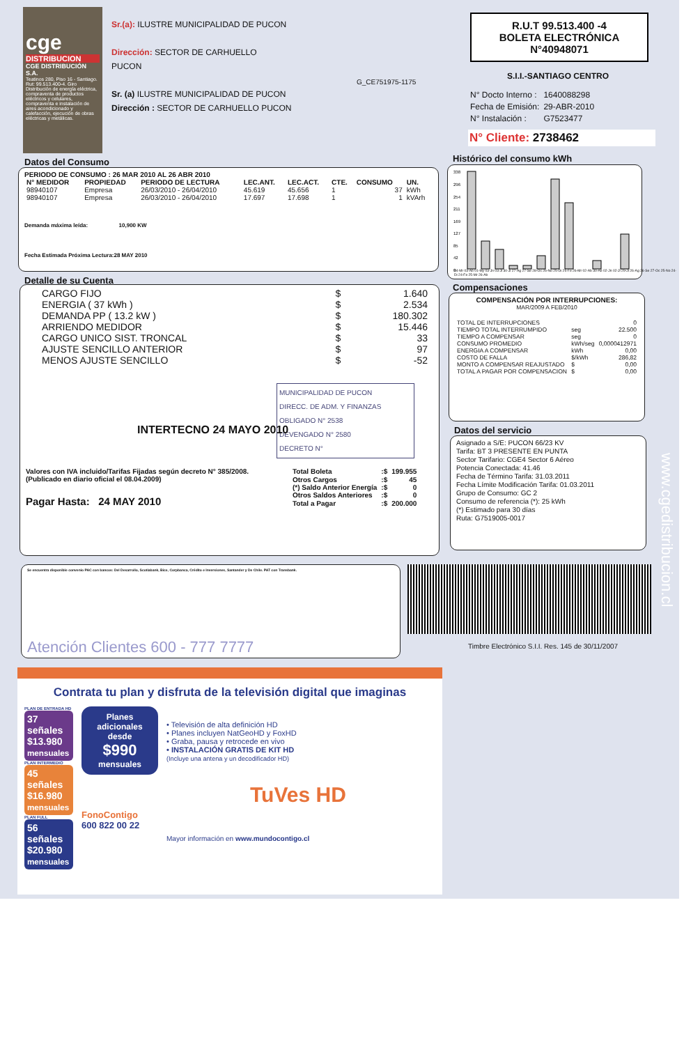cge
DISTRIBUCION
CGE DISTRIBUCIÓN S.A.
Teatinos 280, Piso 16 - Santiago. Rut: 99.513.400-4. Giro Distribución de energía eléctrica, compraventa de productos eléctricos y celulares, compraventa e instalación de aires acondicionado y calefacción, ejecución de obras eléctricas y metálicas.
Sr.(a): ILUSTRE MUNICIPALIDAD DE PUCON
Dirección: SECTOR DE CARHUELLO
PUCON
Sr. (a) ILUSTRE MUNICIPALIDAD DE PUCON
Dirección : SECTOR DE CARHUELLO PUCON
G_CE751975-1175
R.U.T 99.513.400 -4
BOLETA ELECTRÓNICA
N°40948071
S.I.I.-SANTIAGO CENTRO
| N° Docto Interno : | 1640088298 |
| Fecha de Emisión: | 29-ABR-2010 |
| N° Instalación : | G7523477 |
N° Cliente: 2738462
Datos del Consumo
PERIODO DE CONSUMO : 26 MAR 2010 AL 26 ABR 2010
| N° MEDIDOR | PROPIEDAD | PERIODO DE LECTURA | LEC.ANT. | LEC.ACT. | CTE. | CONSUMO | UN. |
| --- | --- | --- | --- | --- | --- | --- | --- |
| 98940107 | Empresa | 26/03/2010 - 26/04/2010 | 45.619 | 45.656 | 1 | 37 | kWh |
| 98940107 | Empresa | 26/03/2010 - 26/04/2010 | 17.697 | 17.698 | 1 | 1 | kVArh |
Demanda máxima leída: 10,900 KW
Fecha Estimada Próxima Lectura:28 MAY 2010
Histórico del consumo kWh
338
296
254
211
169
127
85
42
0
04-Mr 03-Ab 01-My 03-Jn 03-Jl 30-Jl 27-Ag 27-Se 28-Oc 26-No 25-Di 25-Fe 26-Mr 02-Ab 30-Ab 02-Jn 02-Jl 29-Jl 26-Ag 26-Se 27-Oc 25-No 24-Di 24-Fe 25-Mr 26-Ab
Detalle de su Cuenta
| CARGO FIJO | $ | 1.640 |
| ENERGIA ( 37 kWh ) | $ | 2.534 |
| DEMANDA PP ( 13.2 kW ) | $ | 180.302 |
| ARRIENDO MEDIDOR | $ | 15.446 |
| CARGO UNICO SIST. TRONCAL | $ | 33 |
| AJUSTE SENCILLO ANTERIOR | $ | 97 |
| MENOS AJUSTE SENCILLO | $ | -52 |
MUNICIPALIDAD DE PUCON
DIRECC. DE ADM. Y FINANZAS
OBLIGADO N° 2538
DEVENGADO N° 2580
DECRETO N°
INTERTECNO 24 MAYO 2010
Valores con IVA incluido/Tarifas Fijadas según decreto N° 385/2008. (Publicado en diario oficial el 08.04.2009)
Pagar Hasta: 24 MAY 2010
| Total Boleta | :$ | 199.955 |
| Otros Cargos | :$ | 45 |
| (*) Saldo Anterior Energía | :$ | 0 |
| Otros Saldos Anteriores | :$ | 0 |
| Total a Pagar | :$ | 200.000 |
Compensaciones
COMPENSACIÓN POR INTERRUPCIONES:
MAR/2009 A FEB/2010
| TOTAL DE INTERRUPCIONES | | 0 |
| TIEMPO TOTAL INTERRUMPIDO | seg | 22.500 |
| TIEMPO A COMPENSAR | seg | 0 |
| CONSUMO PROMEDIO | kWh/seg | 0,0000412971 |
| ENERGIA A COMPENSAR | kWh | 0,00 |
| COSTO DE FALLA | $/kWh | 286,82 |
| MONTO A COMPENSAR REAJUSTADO | $ | 0,00 |
| TOTAL A PAGAR POR COMPENSACION | $ | 0,00 |
Datos del servicio
Asignado a S/E: PUCON 66/23 KV
Tarifa: BT 3 PRESENTE EN PUNTA
Sector Tarifario: CGE4 Sector 6 Aéreo
Potencia Conectada: 41.46
Fecha de Término Tarifa: 31.03.2011
Fecha Límite Modificación Tarifa: 01.03.2011
Grupo de Consumo: GC 2
Consumo de referencia (*): 25 kWh
(*) Estimado para 30 días
Ruta: G7519005-0017
Se encuentra disponible convenio PAC con bancos: Del Desarrollo, Scotiabank, Bice, Corpbanca, Crédito e Inversiones, Santander y De Chile. PAT con Transbank.
Atención Clientes 600 - 777 7777
Timbre Electrónico S.I.I. Res. 145 de 30/11/2007
www.cgedistribucion.cl
Contrata tu plan y disfruta de la televisión digital que imaginas
PLAN DE ENTRADA HD
37 señales
$13.980
mensuales
PLAN INTERMEDIO
45 señales
$16.980
mensuales
PLAN FULL
56 señales
$20.980
mensuales
Planes adicionales desde
$990
mensuales
FonoContigo
600 822 00 22
• Televisión de alta definición HD
• Planes incluyen NatGeoHD y FoxHD
• Graba, pausa y retrocede en vivo
• INSTALACIÓN GRATIS DE KIT HD
(Incluye una antena y un decodificador HD)
TuVes HD
Mayor información en www.mundocontigo.cl